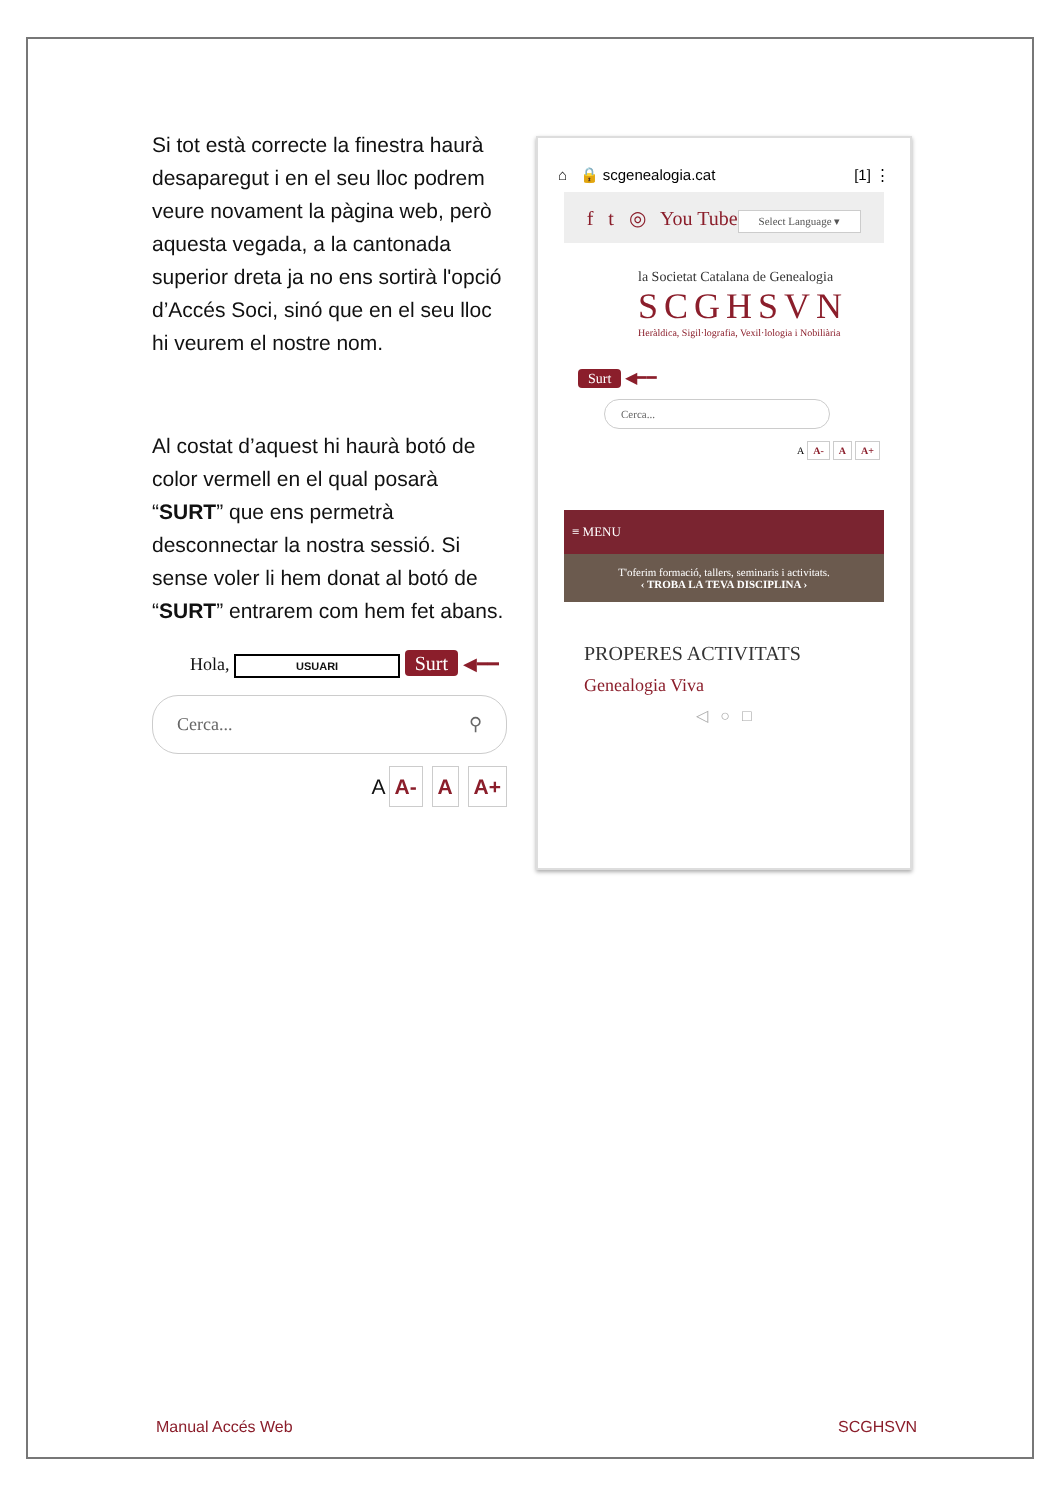Si tot està correcte la finestra haurà desaparegut i en el seu lloc podrem veure novament la pàgina web, però aquesta vegada, a la cantonada superior dreta ja no ens sortirà l'opció d’Accés Soci, sinó que en el seu lloc hi veurem el nostre nom.
Al costat d’aquest hi haurà botó de color vermell en el qual posarà “SURT” que ens permetrà desconnectar la nostra sessió. Si sense voler li hem donat al botó de “SURT” entrarem com hem fet abans.
Hola, USUARI Surt ◀━━
Cerca... ⚲
A A- A A+
⌂ 🔒 scgenealogia.cat [1] ⋮
f t ◎ You Tube
Select Language ▾
la Societat Catalana de Genealogia
SCGHSVN
Heràldica, Sigil·lografia, Vexil·lologia i Nobiliària
Surt ◀━━
Cerca...
A A- A A+
≡ MENU
T'oferim formació, tallers, seminaris i activitats.
‹ TROBA LA TEVA DISCIPLINA ›
PROPERES ACTIVITATS
Genealogia Viva
◁ ○ □
Manual Accés Web SCGHSVN